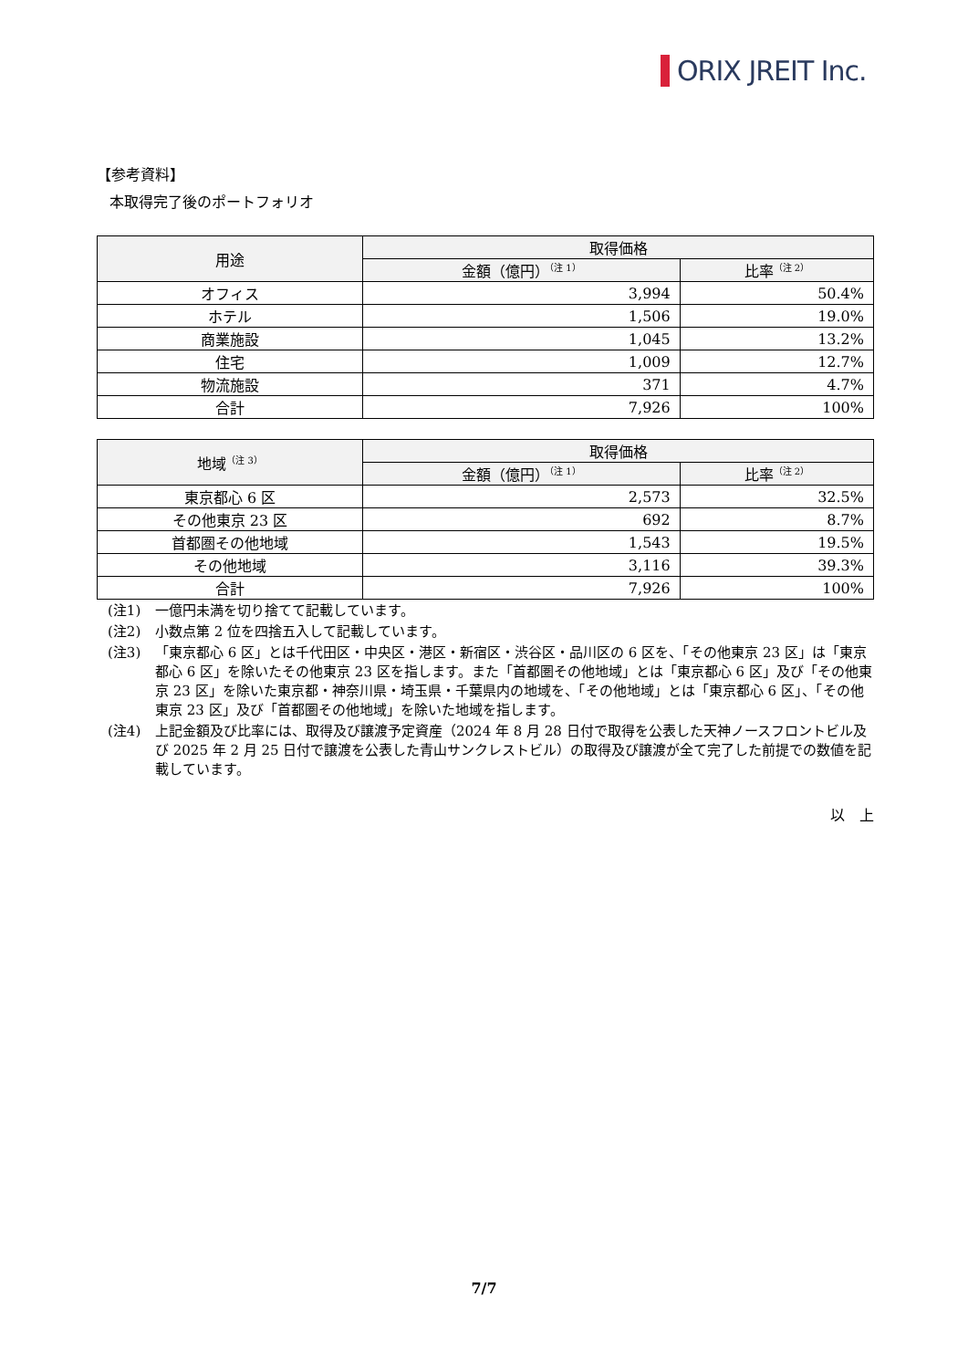ORIX JREIT Inc.
【参考資料】
本取得完了後のポートフォリオ
| 用途 | 取得価格 | |
| --- | --- | --- |
| | 金額（億円）<sup>（注 1）</sup> | 比率<sup>（注 2）</sup> |
| オフィス | 3,994 | 50.4% |
| ホテル | 1,506 | 19.0% |
| 商業施設 | 1,045 | 13.2% |
| 住宅 | 1,009 | 12.7% |
| 物流施設 | 371 | 4.7% |
| 合計 | 7,926 | 100% |
| 地域<sup>（注 3）</sup> | 取得価格 | |
| --- | --- | --- |
| | 金額（億円）<sup>（注 1）</sup> | 比率<sup>（注 2）</sup> |
| 東京都心 6 区 | 2,573 | 32.5% |
| その他東京 23 区 | 692 | 8.7% |
| 首都圏その他地域 | 1,543 | 19.5% |
| その他地域 | 3,116 | 39.3% |
| 合計 | 7,926 | 100% |
(注1) 一億円未満を切り捨てて記載しています。
(注2) 小数点第 2 位を四捨五入して記載しています。
(注3) 「東京都心 6 区」とは千代田区・中央区・港区・新宿区・渋谷区・品川区の 6 区を、「その他東京 23 区」は「東京都心 6 区」を除いたその他東京 23 区を指します。また「首都圏その他地域」とは「東京都心 6 区」及び「その他東京 23 区」を除いた東京都・神奈川県・埼玉県・千葉県内の地域を、「その他地域」とは「東京都心 6 区」、「その他東京 23 区」及び「首都圏その他地域」を除いた地域を指します。
(注4) 上記金額及び比率には、取得及び譲渡予定資産（2024 年 8 月 28 日付で取得を公表した天神ノースフロントビル及び 2025 年 2 月 25 日付で譲渡を公表した青山サンクレストビル）の取得及び譲渡が全て完了した前提での数値を記載しています。
以　上
7/7